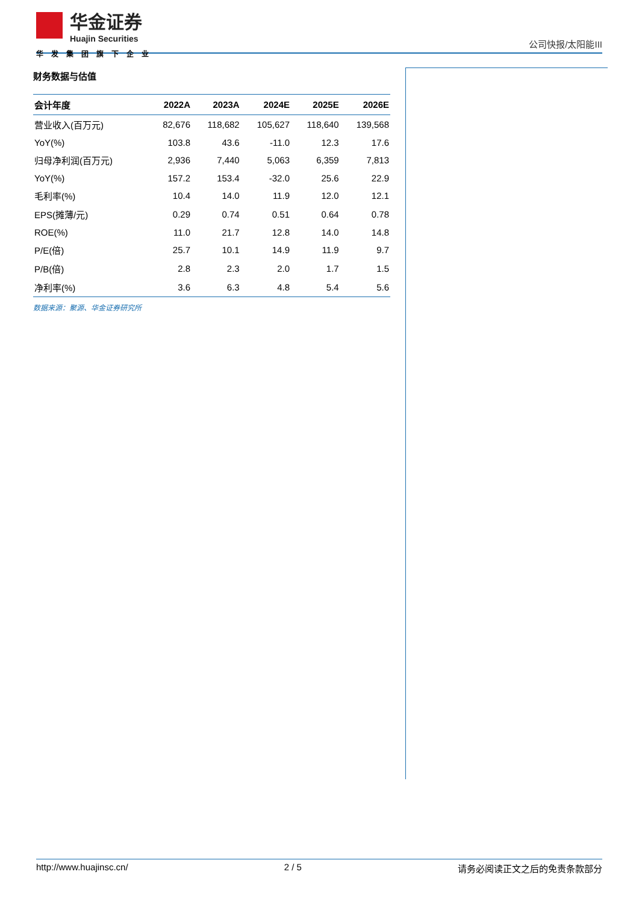华金证券
Huajin Securities
华发集团旗下企业
公司快报/太阳能III
财务数据与估值
| 会计年度 | 2022A | 2023A | 2024E | 2025E | 2026E |
| --- | --- | --- | --- | --- | --- |
| 营业收入(百万元) | 82,676 | 118,682 | 105,627 | 118,640 | 139,568 |
| YoY(%) | 103.8 | 43.6 | -11.0 | 12.3 | 17.6 |
| 归母净利润(百万元) | 2,936 | 7,440 | 5,063 | 6,359 | 7,813 |
| YoY(%) | 157.2 | 153.4 | -32.0 | 25.6 | 22.9 |
| 毛利率(%) | 10.4 | 14.0 | 11.9 | 12.0 | 12.1 |
| EPS(摊薄/元) | 0.29 | 0.74 | 0.51 | 0.64 | 0.78 |
| ROE(%) | 11.0 | 21.7 | 12.8 | 14.0 | 14.8 |
| P/E(倍) | 25.7 | 10.1 | 14.9 | 11.9 | 9.7 |
| P/B(倍) | 2.8 | 2.3 | 2.0 | 1.7 | 1.5 |
| 净利率(%) | 3.6 | 6.3 | 4.8 | 5.4 | 5.6 |
数据来源：聚源、华金证券研究所
http://www.huajinsc.cn/ 2 / 5 请务必阅读正文之后的免责条款部分